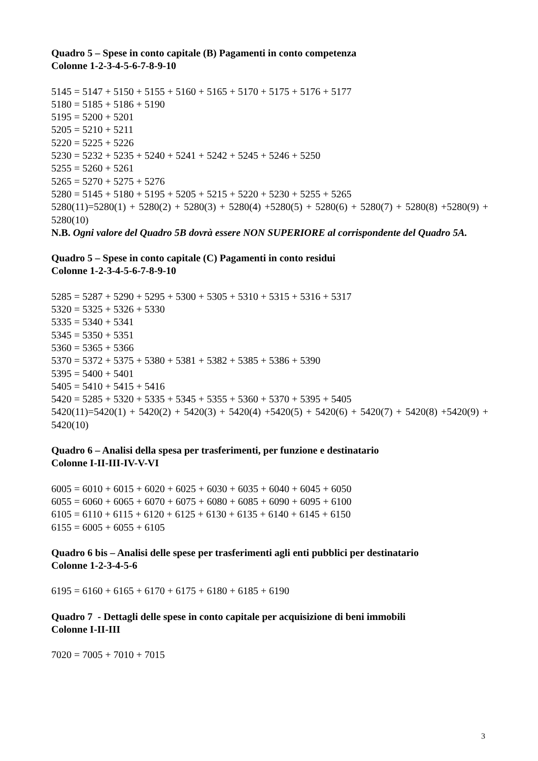Quadro 5 – Spese in conto capitale (B) Pagamenti in conto competenza
Colonne 1-2-3-4-5-6-7-8-9-10
5145 = 5147 + 5150 + 5155 + 5160 + 5165 + 5170 + 5175 + 5176 + 5177
5180 = 5185 + 5186 + 5190
5195 = 5200 + 5201
5205 = 5210 + 5211
5220 = 5225 + 5226
5230 = 5232 + 5235 + 5240 + 5241 + 5242 + 5245 + 5246 + 5250
5255 = 5260 + 5261
5265 = 5270 + 5275 + 5276
5280 = 5145 + 5180 + 5195 + 5205 + 5215 + 5220 + 5230 + 5255 + 5265
5280(11)=5280(1) + 5280(2) + 5280(3) + 5280(4) +5280(5) + 5280(6) + 5280(7) + 5280(8) +5280(9) + 5280(10)
N.B. Ogni valore del Quadro 5B dovrà essere NON SUPERIORE al corrispondente del Quadro 5A.
Quadro 5 – Spese in conto capitale (C) Pagamenti in conto residui
Colonne 1-2-3-4-5-6-7-8-9-10
5285 = 5287 + 5290 + 5295 + 5300 + 5305 + 5310 + 5315 + 5316 + 5317
5320 = 5325 + 5326 + 5330
5335 = 5340 + 5341
5345 = 5350 + 5351
5360 = 5365 + 5366
5370 = 5372 + 5375 + 5380 + 5381 + 5382 + 5385 + 5386 + 5390
5395 = 5400 + 5401
5405 = 5410 + 5415 + 5416
5420 = 5285 + 5320 + 5335 + 5345 + 5355 + 5360 + 5370 + 5395 + 5405
5420(11)=5420(1) + 5420(2) + 5420(3) + 5420(4) +5420(5) + 5420(6) + 5420(7) + 5420(8) +5420(9) + 5420(10)
Quadro 6 – Analisi della spesa per trasferimenti, per funzione e destinatario
Colonne I-II-III-IV-V-VI
6005 = 6010 + 6015 + 6020 + 6025 + 6030 + 6035 + 6040 + 6045 + 6050
6055 = 6060 + 6065 + 6070 + 6075 + 6080 + 6085 + 6090 + 6095 + 6100
6105 = 6110 + 6115 + 6120 + 6125 + 6130 + 6135 + 6140 + 6145 + 6150
6155 = 6005 + 6055 + 6105
Quadro 6 bis – Analisi delle spese per trasferimenti agli enti pubblici per destinatario
Colonne 1-2-3-4-5-6
6195 = 6160 + 6165 + 6170 + 6175 + 6180 + 6185 + 6190
Quadro 7 - Dettagli delle spese in conto capitale per acquisizione di beni immobili
Colonne I-II-III
7020 = 7005 + 7010 + 7015
3